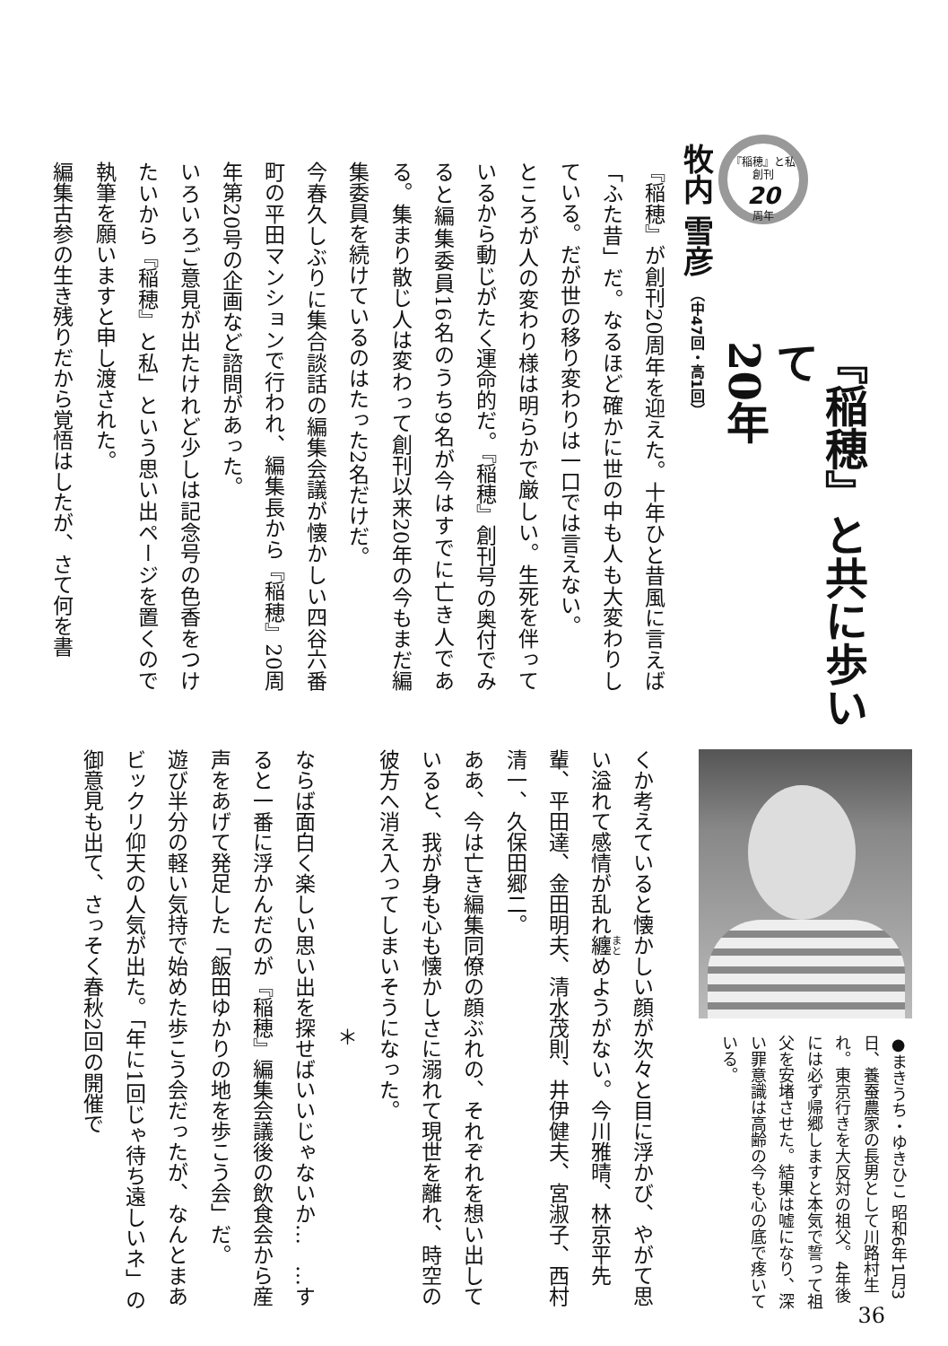『稲穂』と私
創刊
20
周年
『稲穂』と共に歩いて
20年
牧内 雪彦 （中47回・高1回）
『稲穂』が創刊20周年を迎えた。十年ひと昔風に言えば「ふた昔」だ。なるほど確かに世の中も人も大変わりしている。だが世の移り変わりは一口では言えない。
ところが人の変わり様は明らかで厳しい。生死を伴っているから動じがたく運命的だ。『稲穂』創刊号の奥付でみると編集委員16名のうち9名が今はすでに亡き人である。集まり散じ人は変わって創刊以来20年の今もまだ編集委員を続けているのはたった2名だけだ。
今春久しぶりに集合談話の編集会議が懐かしい四谷六番町の平田マンションで行われ、編集長から『稲穂』20周年第20号の企画など諮問があった。
いろいろご意見が出たけれど少しは記念号の色香をつけたいから『稲穂』と私」という思い出ページを置くので執筆を願いますと申し渡された。
編集古参の生き残りだから覚悟はしたが、さて何を書
●まきうち・ゆきひこ 昭和6年1月3日、養蚕農家の長男として川路村生れ。東京行きを大反対の祖父。4年後には必ず帰郷しますと本気で誓って祖父を安堵させた。結果は嘘になり、深い罪意識は高齢の今も心の底で疼いている。
くか考えていると懐かしい顔が次々と目に浮かび、やがて思い溢れて感情が乱れ纏めようがない。今川雅晴、林京平先輩、平田達、金田明夫、清水茂則、井伊健夫、宮淑子、西村清一、久保田郷二。
ああ、今は亡き編集同僚の顔ぶれの、それぞれを想い出していると、我が身も心も懐かしさに溺れて現世を離れ、時空の彼方へ消え入ってしまいそうになった。
＊
ならば面白く楽しい思い出を探せばいいじゃないか…　…すると一番に浮かんだのが『稲穂』編集会議後の飲食会から産声をあげて発足した「飯田ゆかりの地を歩こう会」だ。
遊び半分の軽い気持で始めた歩こう会だったが、なんとまあビックリ仰天の人気が出た。「年に1回じゃ待ち遠しいネ」の御意見も出て、さっそく春秋2回の開催で
36